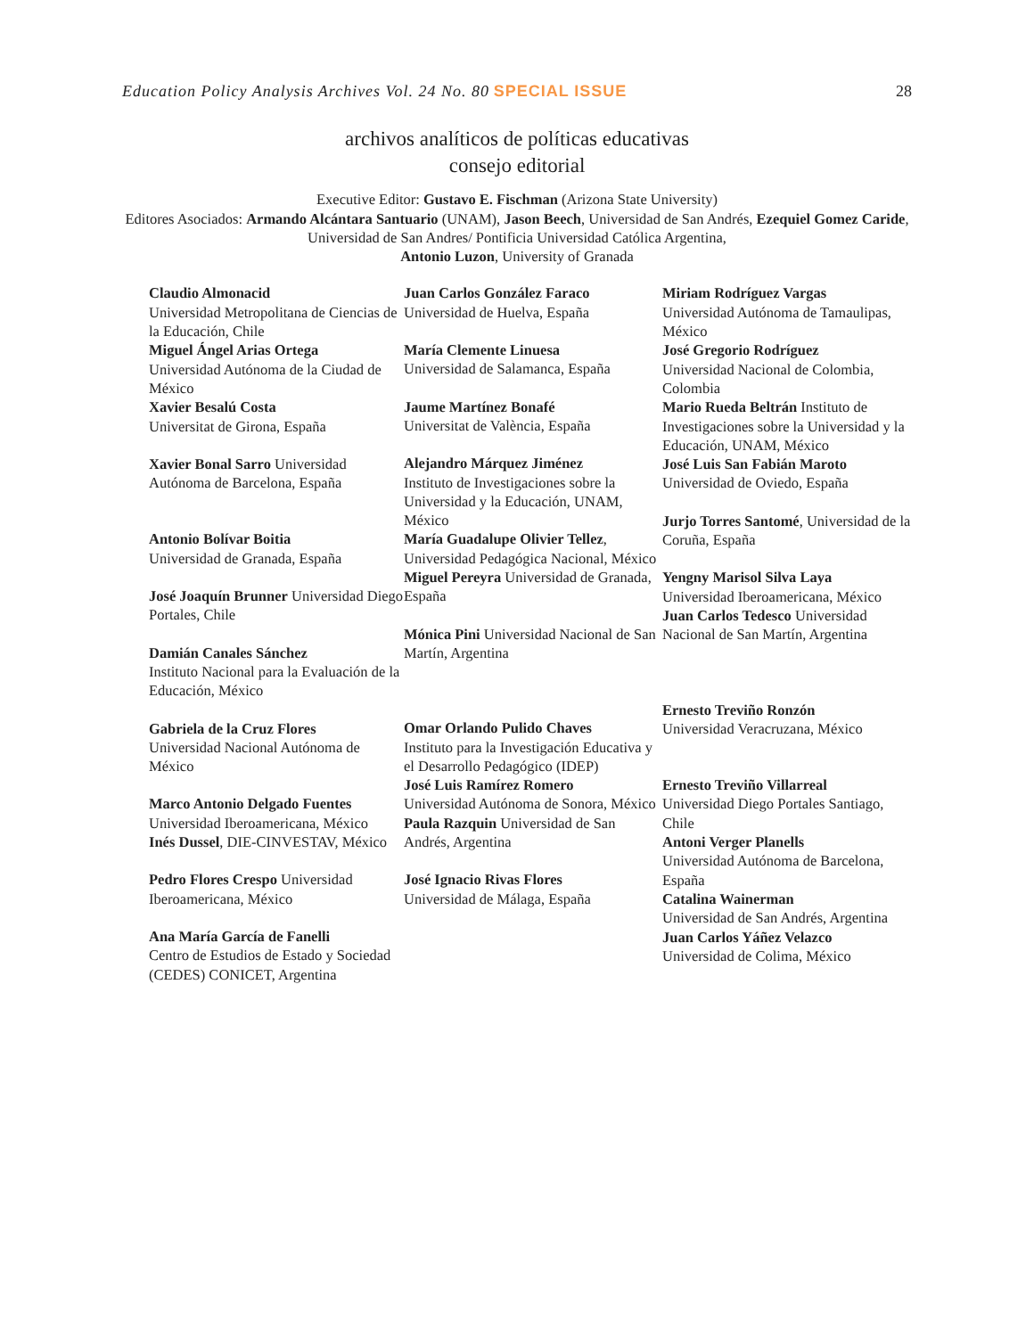Education Policy Analysis Archives Vol. 24 No. 80 SPECIAL ISSUE 28
archivos analíticos de políticas educativas
consejo editorial
Executive Editor: Gustavo E. Fischman (Arizona State University)
Editores Asociados: Armando Alcántara Santuario (UNAM), Jason Beech, Universidad de San Andrés, Ezequiel Gomez Caride, Universidad de San Andres/ Pontificia Universidad Católica Argentina,
Antonio Luzon, University of Granada
Claudio Almonacid
Universidad Metropolitana de Ciencias de la Educación, Chile
Miguel Ángel Arias Ortega
Universidad Autónoma de la Ciudad de México
Xavier Besalú Costa
Universitat de Girona, España
Xavier Bonal Sarro Universidad Autónoma de Barcelona, España
Antonio Bolívar Boitia
Universidad de Granada, España
José Joaquín Brunner Universidad Diego Portales, Chile
Damián Canales Sánchez
Instituto Nacional para la Evaluación de la Educación, México
Gabriela de la Cruz Flores
Universidad Nacional Autónoma de México
Marco Antonio Delgado Fuentes
Universidad Iberoamericana, México
Inés Dussel, DIE-CINVESTAV, México
Pedro Flores Crespo Universidad Iberoamericana, México
Ana María García de Fanelli
Centro de Estudios de Estado y Sociedad (CEDES) CONICET, Argentina
Juan Carlos González Faraco
Universidad de Huelva, España
María Clemente Linuesa
Universidad de Salamanca, España
Jaume Martínez Bonafé
Universitat de València, España
Alejandro Márquez Jiménez
Instituto de Investigaciones sobre la Universidad y la Educación, UNAM, México
María Guadalupe Olivier Tellez, Universidad Pedagógica Nacional, México
Miguel Pereyra Universidad de Granada, España
Mónica Pini Universidad Nacional de San Martín, Argentina
Omar Orlando Pulido Chaves
Instituto para la Investigación Educativa y el Desarrollo Pedagógico (IDEP)
José Luis Ramírez Romero
Universidad Autónoma de Sonora, México
Paula Razquin Universidad de San Andrés, Argentina
José Ignacio Rivas Flores
Universidad de Málaga, España
Miriam Rodríguez Vargas
Universidad Autónoma de Tamaulipas, México
José Gregorio Rodríguez
Universidad Nacional de Colombia, Colombia
Mario Rueda Beltrán Instituto de Investigaciones sobre la Universidad y la Educación, UNAM, México
José Luis San Fabián Maroto
Universidad de Oviedo, España
Jurjo Torres Santomé, Universidad de la Coruña, España
Yengny Marisol Silva Laya
Universidad Iberoamericana, México
Juan Carlos Tedesco Universidad Nacional de San Martín, Argentina
Ernesto Treviño Ronzón
Universidad Veracruzana, México
Ernesto Treviño Villarreal
Universidad Diego Portales Santiago, Chile
Antoni Verger Planells
Universidad Autónoma de Barcelona, España
Catalina Wainerman
Universidad de San Andrés, Argentina
Juan Carlos Yáñez Velazco
Universidad de Colima, México